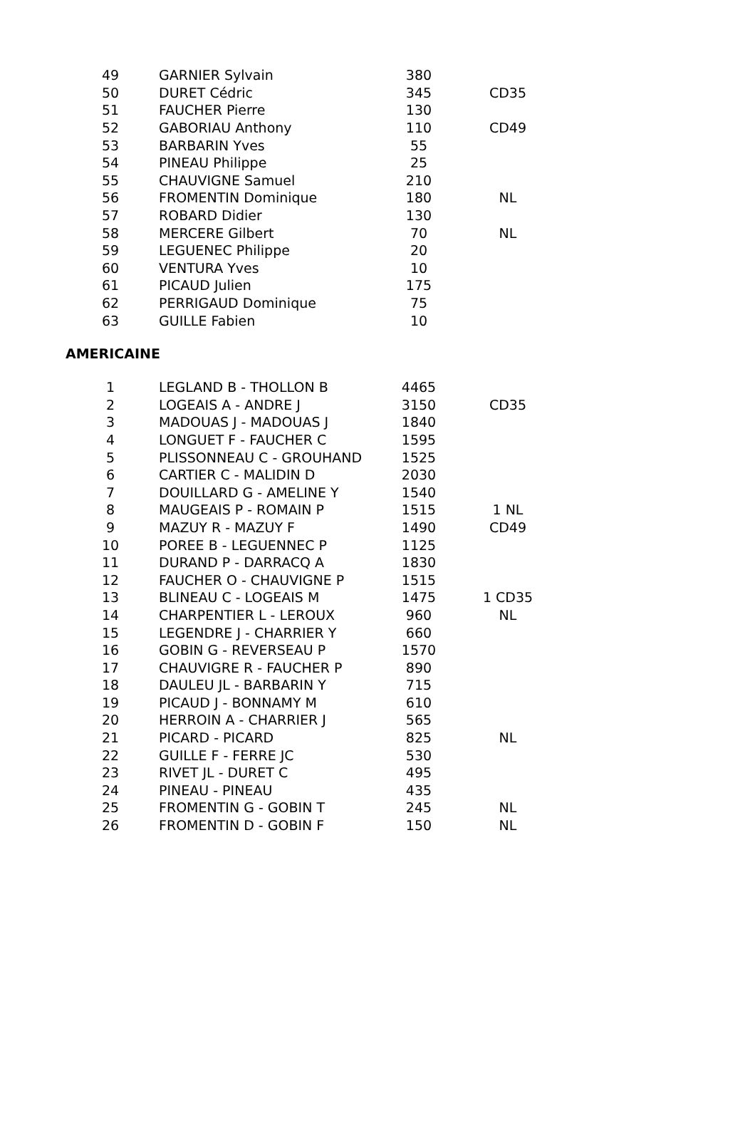| 49 | | GARNIER Sylvain | 380 | |
| 50 | | DURET Cédric | 345 | CD35 |
| 51 | | FAUCHER Pierre | 130 | |
| 52 | | GABORIAU Anthony | 110 | CD49 |
| 53 | | BARBARIN Yves | 55 | |
| 54 | | PINEAU Philippe | 25 | |
| 55 | | CHAUVIGNE Samuel | 210 | |
| 56 | | FROMENTIN Dominique | 180 | NL |
| 57 | | ROBARD Didier | 130 | |
| 58 | | MERCERE Gilbert | 70 | NL |
| 59 | | LEGUENEC Philippe | 20 | |
| 60 | | VENTURA Yves | 10 | |
| 61 | | PICAUD Julien | 175 | |
| 62 | | PERRIGAUD Dominique | 75 | |
| 63 | | GUILLE Fabien | 10 | |
AMERICAINE
| 1 | | LEGLAND B - THOLLON B | 4465 | |
| 2 | | LOGEAIS A - ANDRE J | 3150 | CD35 |
| 3 | | MADOUAS J - MADOUAS J | 1840 | |
| 4 | | LONGUET F - FAUCHER C | 1595 | |
| 5 | | PLISSONNEAU C - GROUHAND | 1525 | |
| 6 | | CARTIER C - MALIDIN D | 2030 | |
| 7 | | DOUILLARD G - AMELINE Y | 1540 | |
| 8 | | MAUGEAIS P - ROMAIN P | 1515 | 1 NL |
| 9 | | MAZUY R - MAZUY F | 1490 | CD49 |
| 10 | | POREE B - LEGUENNEC P | 1125 | |
| 11 | | DURAND P - DARRACQ A | 1830 | |
| 12 | | FAUCHER O - CHAUVIGNE P | 1515 | |
| 13 | | BLINEAU C - LOGEAIS M | 1475 | 1 CD35 |
| 14 | | CHARPENTIER L - LEROUX | 960 | NL |
| 15 | | LEGENDRE J - CHARRIER Y | 660 | |
| 16 | | GOBIN G - REVERSEAU P | 1570 | |
| 17 | | CHAUVIGRE R - FAUCHER P | 890 | |
| 18 | | DAULEU JL - BARBARIN Y | 715 | |
| 19 | | PICAUD J - BONNAMY M | 610 | |
| 20 | | HERROIN A - CHARRIER J | 565 | |
| 21 | | PICARD - PICARD | 825 | NL |
| 22 | | GUILLE F - FERRE JC | 530 | |
| 23 | | RIVET JL - DURET C | 495 | |
| 24 | | PINEAU - PINEAU | 435 | |
| 25 | | FROMENTIN G - GOBIN T | 245 | NL |
| 26 | | FROMENTIN D - GOBIN F | 150 | NL |